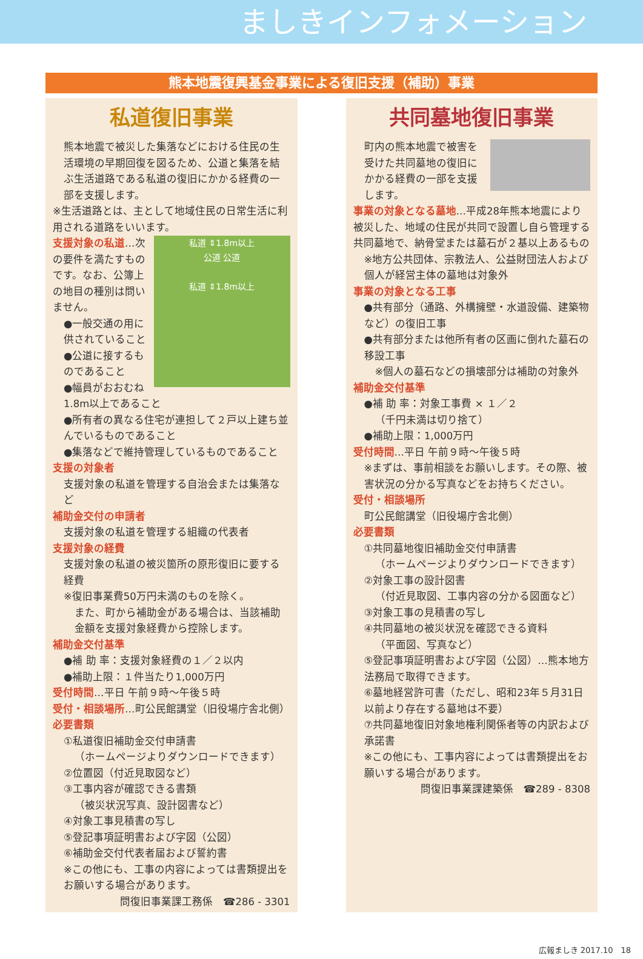ましきインフォメーション
熊本地震復興基金事業による復旧支援（補助）事業
私道復旧事業
熊本地震で被災した集落などにおける住民の生活環境の早期回復を図るため、公道と集落を結ぶ生活道路である私道の復旧にかかる経費の一部を支援します。
※生活道路とは、主として地域住民の日常生活に利用される道路をいいます。
私道 ⇕1.8m以上
公道 公道
私道 ⇕1.8m以上
支援対象の私道…次の要件を満たすものです。なお、公簿上の地目の種別は問いません。
●一般交通の用に供されていること
●公道に接するものであること
●幅員がおおむね1.8m以上であること
●所有者の異なる住宅が連担して２戸以上建ち並んでいるものであること
●集落などで維持管理しているものであること
支援の対象者
支援対象の私道を管理する自治会または集落など
補助金交付の申請者
支援対象の私道を管理する組織の代表者
支援対象の経費
支援対象の私道の被災箇所の原形復旧に要する経費
※復旧事業費50万円未満のものを除く。
また、町から補助金がある場合は、当該補助金額を支援対象経費から控除します。
補助金交付基準
●補 助 率：支援対象経費の１／２以内
●補助上限：１件当たり1,000万円
受付時間…平日 午前９時～午後５時
受付・相談場所…町公民館講堂（旧役場庁舎北側）
必要書類
①私道復旧補助金交付申請書
（ホームページよりダウンロードできます）
②位置図（付近見取図など）
③工事内容が確認できる書類
（被災状況写真、設計図書など）
④対象工事見積書の写し
⑤登記事項証明書および字図（公図）
⑥補助金交付代表者届および誓約書
※この他にも、工事の内容によっては書類提出をお願いする場合があります。
問復旧事業課工務係　☎286 - 3301
共同墓地復旧事業
町内の熊本地震で被害を受けた共同墓地の復旧にかかる経費の一部を支援します。
事業の対象となる墓地…平成28年熊本地震により被災した、地域の住民が共同で設置し自ら管理する共同墓地で、納骨堂または墓石が２基以上あるもの
※地方公共団体、宗教法人、公益財団法人および個人が経営主体の墓地は対象外
事業の対象となる工事
●共有部分（通路、外構擁壁・水道設備、建築物など）の復旧工事
●共有部分または他所有者の区画に倒れた墓石の移設工事
※個人の墓石などの損壊部分は補助の対象外
補助金交付基準
●補 助 率：対象工事費 × １／２
（千円未満は切り捨て）
●補助上限：1,000万円
受付時間…平日 午前９時～午後５時
※まずは、事前相談をお願いします。その際、被害状況の分かる写真などをお持ちください。
受付・相談場所
町公民館講堂（旧役場庁舎北側）
必要書類
①共同墓地復旧補助金交付申請書
（ホームページよりダウンロードできます）
②対象工事の設計図書
（付近見取図、工事内容の分かる図面など）
③対象工事の見積書の写し
④共同墓地の被災状況を確認できる資料
（平面図、写真など）
⑤登記事項証明書および字図（公図）…熊本地方法務局で取得できます。
⑥墓地経営許可書（ただし、昭和23年５月31日以前より存在する墓地は不要）
⑦共同墓地復旧対象地権利関係者等の内訳および承諾書
※この他にも、工事内容によっては書類提出をお願いする場合があります。
問復旧事業課建築係　☎289 - 8308
広報ましき 2017.10　18